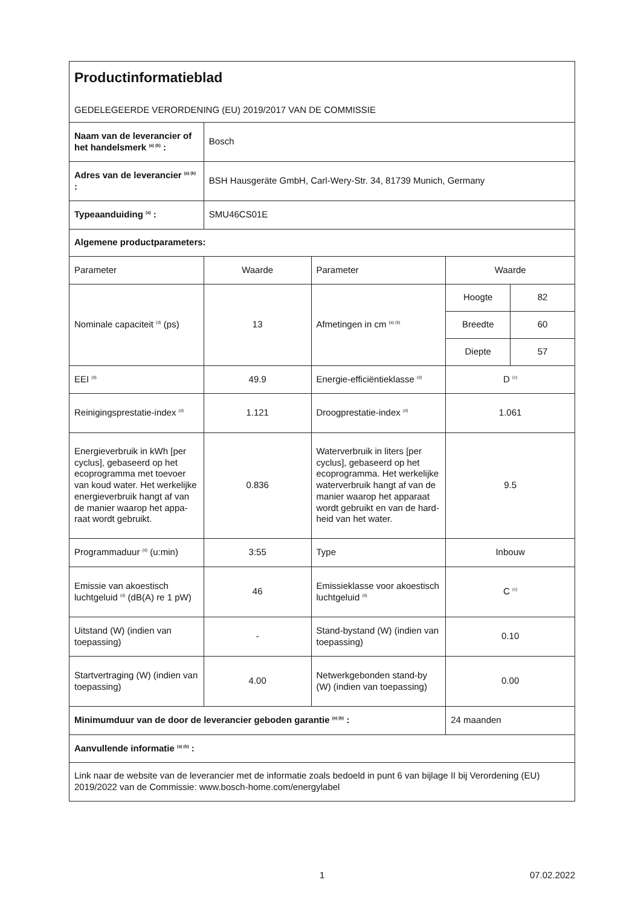| Productinformatieblad GEDELEGEERDE VERORDENING (EU) 2019/2017 VAN DE COMMISSIE | | | | |
| Naam van de leverancier of het handelsmerk <sup>(a) (b)</sup> : | Bosch | | | |
| Adres van de leverancier <sup>(a) (b)</sup> : | BSH Hausgeräte GmbH, Carl-Wery-Str. 34, 81739 Munich, Germany | | | |
| Typeaanduiding <sup>(a)</sup> : | SMU46CS01E | | | |
| Algemene productparameters: | | | | |
| Parameter | Waarde | Parameter | Waarde | |
| Nominale capaciteit <sup>(d)</sup> (ps) | 13 | Afmetingen in cm <sup>(a) (b)</sup> | Hoogte | 82 |
| | | | Breedte | 60 |
| | | | Diepte | 57 |
| EEI <sup>(d)</sup> | 49.9 | Energie-efficiëntieklasse <sup>(d)</sup> | D <sup>(c)</sup> | |
| Reinigingsprestatie-index <sup>(d)</sup> | 1.121 | Droogprestatie-index <sup>(d)</sup> | 1.061 | |
| Energieverbruik in kWh [per cyclus], gebaseerd op het ecoprogramma met toevoer van koud water. Het werkelijke energiever­bruik hangt af van de manier waarop het appa­raat wordt gebruikt. | 0.836 | Waterverbruik in liters [per cyclus], gebaseerd op het ecoprogramma. Het wer­kelijke waterverbruik hangt af van de manier waarop het apparaat wordt gebruikt en van de hard­heid van het water. | 9.5 | |
| Programmaduur <sup>(d)</sup> (u:min) | 3:55 | Type | Inbouw | |
| Emissie van akoestisch luchtgeluid <sup>(d)</sup> (dB(A) re 1 pW) | 46 | Emissieklasse voor akoes­tisch luchtgeluid <sup>(d)</sup> | C <sup>(c)</sup> | |
| Uitstand (W) (indien van toepassing) | - | Stand-bystand (W) (indien van toepassing) | 0.10 | |
| Startvertraging (W) (indien van toepassing) | 4.00 | Netwerkgebonden stand-by (W) (indien van toepassing) | 0.00 | |
| Minimumduur van de door de leverancier geboden garantie <sup>(a) (b)</sup> : | | | 24 maanden | |
| Aanvullende informatie <sup>(a) (b)</sup> : | | | | |
| Link naar de website van de leverancier met de informatie zoals bedoeld in punt 6 van bijlage II bij Verorde­ning (EU) 2019/2022 van de Commissie: www.bosch-home.com/energylabel | | | | |
1 07.02.2022